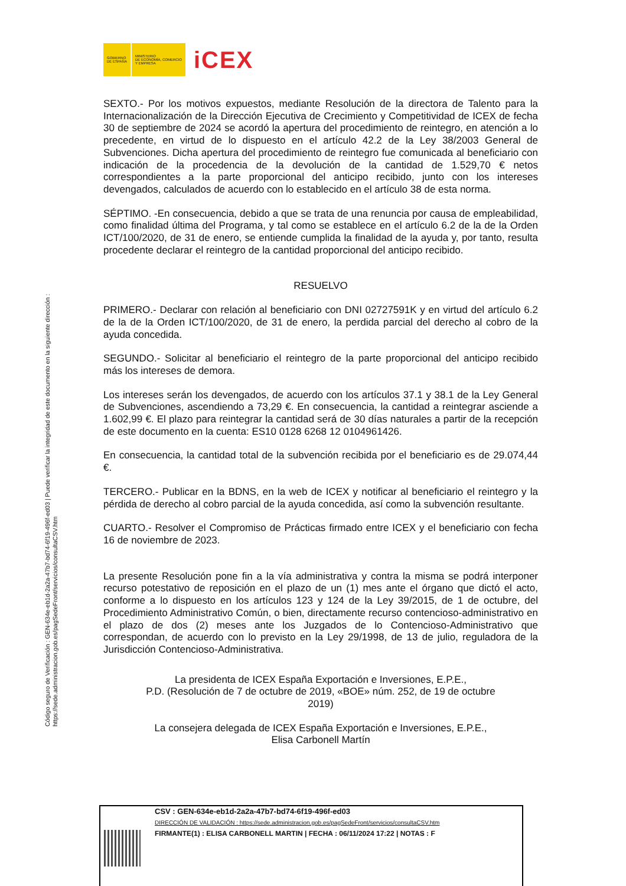Código seguro de Verificación : GEN-634e-eb1d-2a2a-47b7-bd74-6f19-496f-ed03 | Puede verificar la integridad de este documento en la siguiente dirección : https://sede.administracion.gob.es/pagSedeFront/servicios/consultaCSV.htm
GOBIERNO
DE ESPAÑA
MINISTERIO
DE ECONOMÍA, COMERCIO
Y EMPRESA
iCEX
SEXTO.- Por los motivos expuestos, mediante Resolución de la directora de Talento para la Internacionalización de la Dirección Ejecutiva de Crecimiento y Competitividad de ICEX de fecha 30 de septiembre de 2024 se acordó la apertura del procedimiento de reintegro, en atención a lo precedente, en virtud de lo dispuesto en el artículo 42.2 de la Ley 38/2003 General de Subvenciones. Dicha apertura del procedimiento de reintegro fue comunicada al beneficiario con indicación de la procedencia de la devolución de la cantidad de 1.529,70 € netos correspondientes a la parte proporcional del anticipo recibido, junto con los intereses devengados, calculados de acuerdo con lo establecido en el artículo 38 de esta norma.
SÉPTIMO. -En consecuencia, debido a que se trata de una renuncia por causa de empleabilidad, como finalidad última del Programa, y tal como se establece en el artículo 6.2 de la de la Orden ICT/100/2020, de 31 de enero, se entiende cumplida la finalidad de la ayuda y, por tanto, resulta procedente declarar el reintegro de la cantidad proporcional del anticipo recibido.
RESUELVO
PRIMERO.- Declarar con relación al beneficiario con DNI 02727591K y en virtud del artículo 6.2 de la de la Orden ICT/100/2020, de 31 de enero, la perdida parcial del derecho al cobro de la ayuda concedida.
SEGUNDO.- Solicitar al beneficiario el reintegro de la parte proporcional del anticipo recibido más los intereses de demora.
Los intereses serán los devengados, de acuerdo con los artículos 37.1 y 38.1 de la Ley General de Subvenciones, ascendiendo a 73,29 €. En consecuencia, la cantidad a reintegrar asciende a 1.602,99 €. El plazo para reintegrar la cantidad será de 30 días naturales a partir de la recepción de este documento en la cuenta: ES10 0128 6268 12 0104961426.
En consecuencia, la cantidad total de la subvención recibida por el beneficiario es de 29.074,44 €.
TERCERO.- Publicar en la BDNS, en la web de ICEX y notificar al beneficiario el reintegro y la pérdida de derecho al cobro parcial de la ayuda concedida, así como la subvención resultante.
CUARTO.- Resolver el Compromiso de Prácticas firmado entre ICEX y el beneficiario con fecha 16 de noviembre de 2023.
La presente Resolución pone fin a la vía administrativa y contra la misma se podrá interponer recurso potestativo de reposición en el plazo de un (1) mes ante el órgano que dictó el acto, conforme a lo dispuesto en los artículos 123 y 124 de la Ley 39/2015, de 1 de octubre, del Procedimiento Administrativo Común, o bien, directamente recurso contencioso-administrativo en el plazo de dos (2) meses ante los Juzgados de lo Contencioso-Administrativo que correspondan, de acuerdo con lo previsto en la Ley 29/1998, de 13 de julio, reguladora de la Jurisdicción Contencioso-Administrativa.
La presidenta de ICEX España Exportación e Inversiones, E.P.E.,
P.D. (Resolución de 7 de octubre de 2019, «BOE» núm. 252, de 19 de octubre
2019)
La consejera delegada de ICEX España Exportación e Inversiones, E.P.E.,
Elisa Carbonell Martín
CSV : GEN-634e-eb1d-2a2a-47b7-bd74-6f19-496f-ed03
DIRECCIÓN DE VALIDACIÓN : https://sede.administracion.gob.es/pagSedeFront/servicios/consultaCSV.htm
FIRMANTE(1) : ELISA CARBONELL MARTIN | FECHA : 06/11/2024 17:22 | NOTAS : F